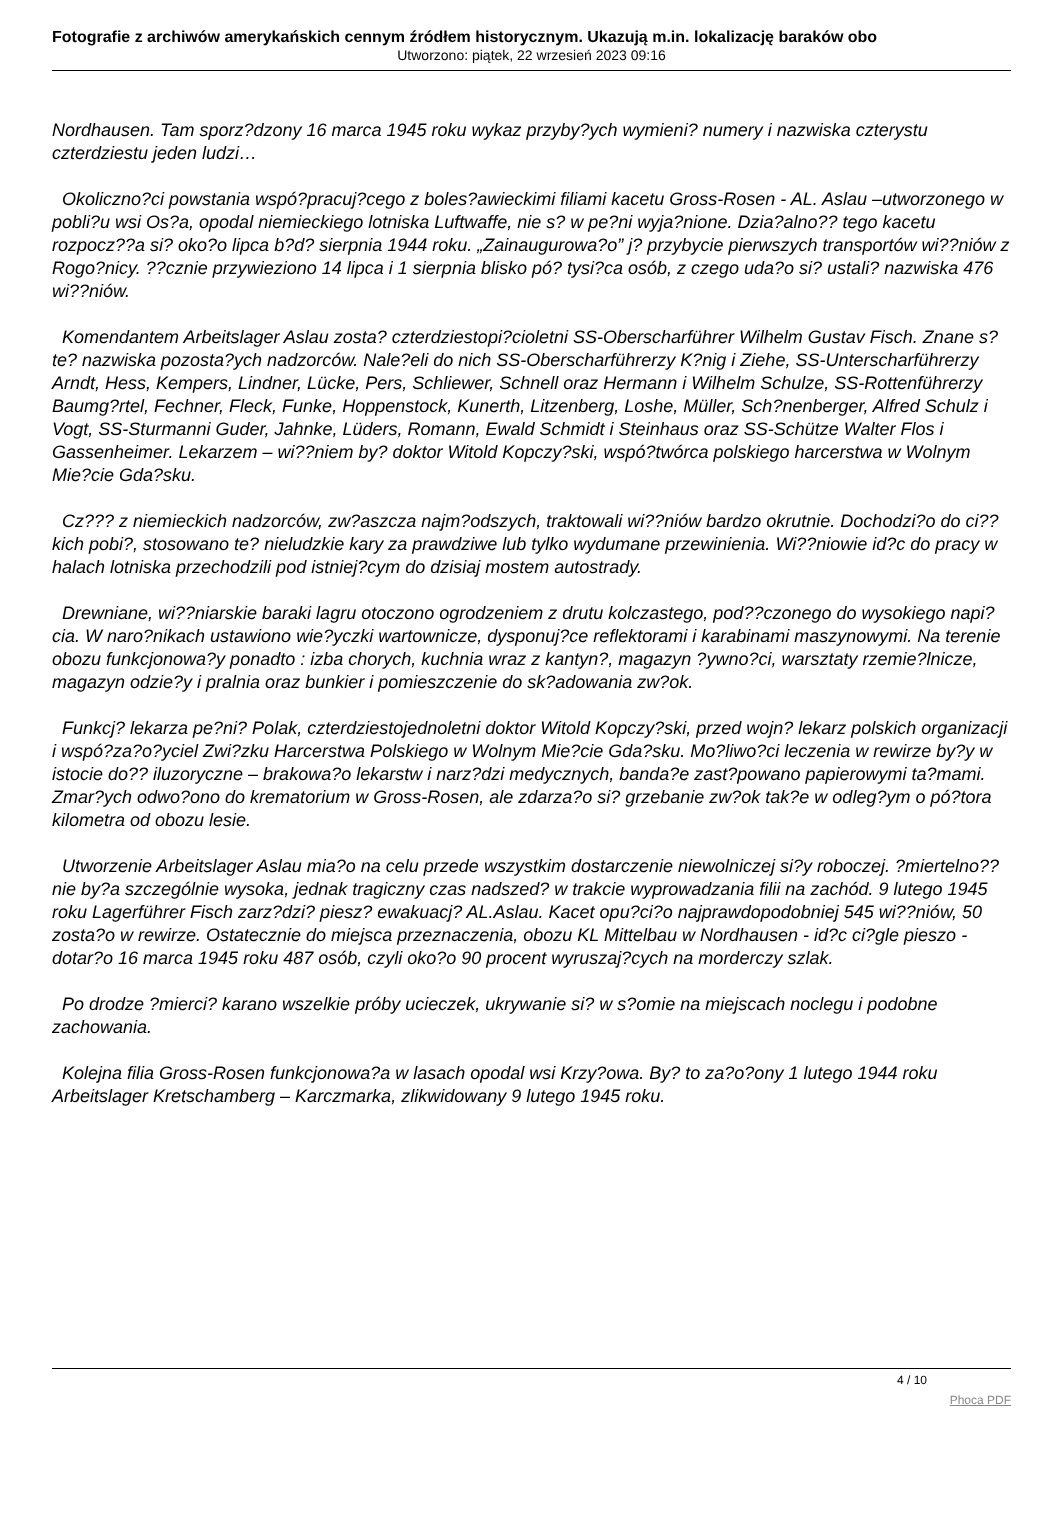Fotografie z archiwów amerykańskich cennym źródłem historycznym. Ukazują m.in. lokalizację baraków obo
Utworzono: piątek, 22 wrzesień 2023 09:16
Nordhausen. Tam sporz?dzony 16 marca 1945 roku wykaz przyby?ych wymieni? numery i nazwiska czterystu czterdziestu jeden ludzi…
Okoliczno?ci powstania wspó?pracuj?cego z boles?awieckimi filiami kacetu Gross-Rosen - AL. Aslau –utworzonego w pobli?u wsi Os?a, opodal niemieckiego lotniska Luftwaffe, nie s? w pe?ni wyja?nione. Dzia?alno?? tego kacetu rozpocz??a si? oko?o lipca b?d? sierpnia 1944 roku. „Zainaugurowa?o” j? przybycie pierwszych transportów wi??niów z Rogo?nicy. ??cznie przywieziono 14 lipca i 1 sierpnia blisko pó? tysi?ca osób, z czego uda?o si? ustali? nazwiska 476 wi??niów.
Komendantem Arbeitslager Aslau zosta? czterdziestopi?cioletni SS-Oberscharführer Wilhelm Gustav Fisch. Znane s? te? nazwiska pozosta?ych nadzorców. Nale?eli do nich SS-Oberscharführerzy K?nig i Ziehe, SS-Unterscharführerzy Arndt, Hess, Kempers, Lindner, Lücke, Pers, Schliewer, Schnell oraz Hermann i Wilhelm Schulze, SS-Rottenführerzy Baumg?rtel, Fechner, Fleck, Funke, Hoppenstock, Kunerth, Litzenberg, Loshe, Müller, Sch?nenberger, Alfred Schulz i Vogt, SS-Sturmanni Guder, Jahnke, Lüders, Romann, Ewald Schmidt i Steinhaus oraz SS-Schütze Walter Flos i Gassenheimer. Lekarzem – wi??niem by? doktor Witold Kopczy?ski, wspó?twórca polskiego harcerstwa w Wolnym Mie?cie Gda?sku.
Cz??? z niemieckich nadzorców, zw?aszcza najm?odszych, traktowali wi??niów bardzo okrutnie. Dochodzi?o do ci??kich pobi?, stosowano te? nieludzkie kary za prawdziwe lub tylko wydumane przewinienia. Wi??niowie id?c do pracy w halach lotniska przechodzili pod istniej?cym do dzisiaj mostem autostrady.
Drewniane, wi??niarskie baraki lagru otoczono ogrodzeniem z drutu kolczastego, pod??czonego do wysokiego napi?cia. W naro?nikach ustawiono wie?yczki wartownicze, dysponuj?ce reflektorami i karabinami maszynowymi. Na terenie obozu funkcjonowa?y ponadto : izba chorych, kuchnia wraz z kantyn?, magazyn ?ywno?ci, warsztaty rzemie?lnicze, magazyn odzie?y i pralnia oraz bunkier i pomieszczenie do sk?adowania zw?ok.
Funkcj? lekarza pe?ni? Polak, czterdziestojednoletni doktor Witold Kopczy?ski, przed wojn? lekarz polskich organizacji i wspó?za?o?yciel Zwi?zku Harcerstwa Polskiego w Wolnym Mie?cie Gda?sku. Mo?liwo?ci leczenia w rewirze by?y w istocie do?? iluzoryczne – brakowa?o lekarstw i narz?dzi medycznych, banda?e zast?powano papierowymi ta?mami. Zmar?ych odwo?ono do krematorium w Gross-Rosen, ale zdarza?o si? grzebanie zw?ok tak?e w odleg?ym o pó?tora kilometra od obozu lesie.
Utworzenie Arbeitslager Aslau mia?o na celu przede wszystkim dostarczenie niewolniczej si?y roboczej. ?miertelno?? nie by?a szczególnie wysoka, jednak tragiczny czas nadszed? w trakcie wyprowadzania filii na zachód. 9 lutego 1945 roku Lagerführer Fisch zarz?dzi? piesz? ewakuacj? AL.Aslau. Kacet opu?ci?o najprawdopodobniej 545 wi??niów, 50 zosta?o w rewirze. Ostatecznie do miejsca przeznaczenia, obozu KL Mittelbau w Nordhausen - id?c ci?gle pieszo - dotar?o 16 marca 1945 roku 487 osób, czyli oko?o 90 procent wyruszaj?cych na morderczy szlak.
Po drodze ?mierci? karano wszelkie próby ucieczek, ukrywanie si? w s?omie na miejscach noclegu i podobne zachowania.
Kolejna filia Gross-Rosen funkcjonowa?a w lasach opodal wsi Krzy?owa. By? to za?o?ony 1 lutego 1944 roku Arbeitslager Kretschamberg – Karczmarka, zlikwidowany 9 lutego 1945 roku.
4 / 10
Phoca PDF